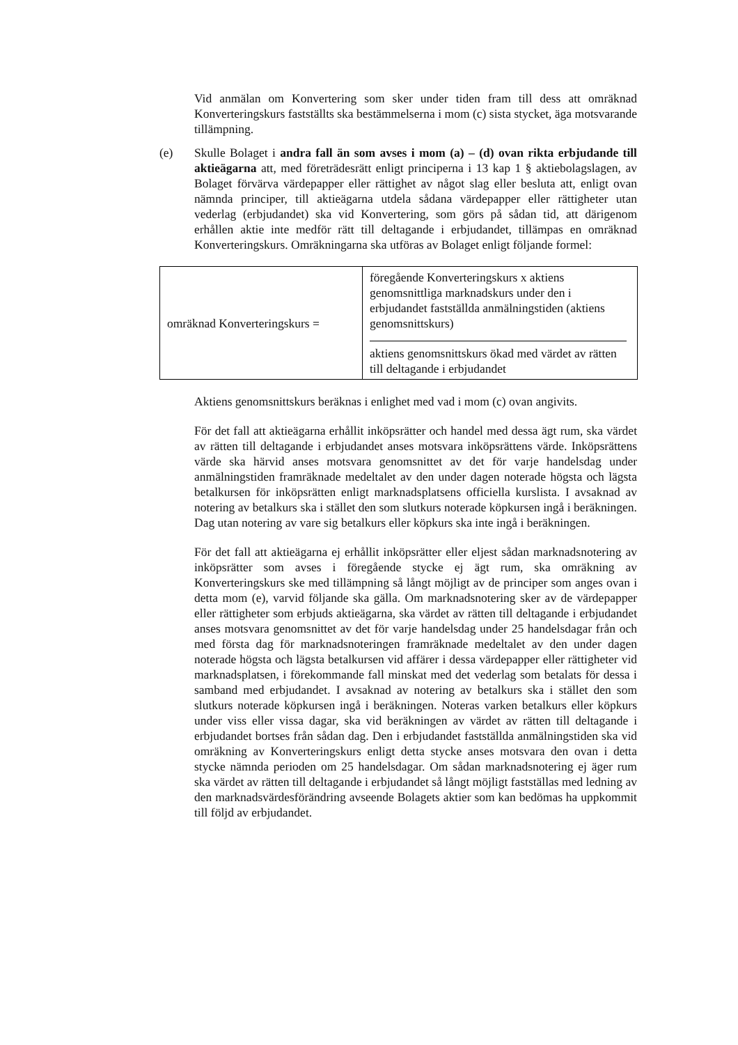Vid anmälan om Konvertering som sker under tiden fram till dess att omräknad Konverteringskurs fastställts ska bestämmelserna i mom (c) sista stycket, äga motsvarande tillämpning.
(e) Skulle Bolaget i andra fall än som avses i mom (a) – (d) ovan rikta erbjudande till aktieägarna att, med företrädesrätt enligt principerna i 13 kap 1 § aktiebolagslagen, av Bolaget förvärva värdepapper eller rättighet av något slag eller besluta att, enligt ovan nämnda principer, till aktieägarna utdela sådana värdepapper eller rättigheter utan vederlag (erbjudandet) ska vid Konvertering, som görs på sådan tid, att därigenom erhållen aktie inte medför rätt till deltagande i erbjudandet, tillämpas en omräknad Konverteringskurs. Omräkningarna ska utföras av Bolaget enligt följande formel:
| omräknad Konverteringskurs = | föregående Konverteringskurs x aktiens genomsnittliga marknadskurs under den i erbjudandet fastställda anmälningstiden (aktiens genomsnittskurs) aktiens genomsnittskurs ökad med värdet av rätten till deltagande i erbjudandet |
Aktiens genomsnittskurs beräknas i enlighet med vad i mom (c) ovan angivits.
För det fall att aktieägarna erhållit inköpsrätter och handel med dessa ägt rum, ska värdet av rätten till deltagande i erbjudandet anses motsvara inköpsrättens värde. Inköpsrättens värde ska härvid anses motsvara genomsnittet av det för varje handelsdag under anmälningstiden framräknade medeltalet av den under dagen noterade högsta och lägsta betalkursen för inköpsrätten enligt marknadsplatsens officiella kurslista. I avsaknad av notering av betalkurs ska i stället den som slutkurs noterade köpkursen ingå i beräkningen. Dag utan notering av vare sig betalkurs eller köpkurs ska inte ingå i beräkningen.
För det fall att aktieägarna ej erhållit inköpsrätter eller eljest sådan marknadsnotering av inköpsrätter som avses i föregående stycke ej ägt rum, ska omräkning av Konverteringskurs ske med tillämpning så långt möjligt av de principer som anges ovan i detta mom (e), varvid följande ska gälla. Om marknadsnotering sker av de värdepapper eller rättigheter som erbjuds aktieägarna, ska värdet av rätten till deltagande i erbjudandet anses motsvara genomsnittet av det för varje handelsdag under 25 handelsdagar från och med första dag för marknadsnoteringen framräknade medeltalet av den under dagen noterade högsta och lägsta betalkursen vid affärer i dessa värdepapper eller rättigheter vid marknadsplatsen, i förekommande fall minskat med det vederlag som betalats för dessa i samband med erbjudandet. I avsaknad av notering av betalkurs ska i stället den som slutkurs noterade köpkursen ingå i beräkningen. Noteras varken betalkurs eller köpkurs under viss eller vissa dagar, ska vid beräkningen av värdet av rätten till deltagande i erbjudandet bortses från sådan dag. Den i erbjudandet fastställda anmälningstiden ska vid omräkning av Konverteringskurs enligt detta stycke anses motsvara den ovan i detta stycke nämnda perioden om 25 handelsdagar. Om sådan marknadsnotering ej äger rum ska värdet av rätten till deltagande i erbjudandet så långt möjligt fastställas med ledning av den marknadsvärdesförändring avseende Bolagets aktier som kan bedömas ha uppkommit till följd av erbjudandet.